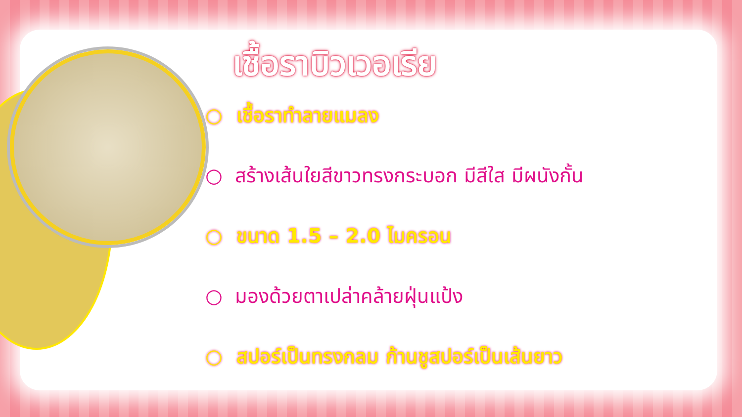เชื้อราบิวเวอเรีย
○ เชื้อราทำลายแมลง
○ สร้างเส้นใยสีขาวทรงกระบอก มีสีใส มีผนังกั้น
○ ขนาด 1.5 – 2.0 ไมครอน
○ มองด้วยตาเปล่าคล้ายฝุ่นแป้ง
○ สปอร์เป็นทรงกลม ก้านชูสปอร์เป็นเส้นยาว